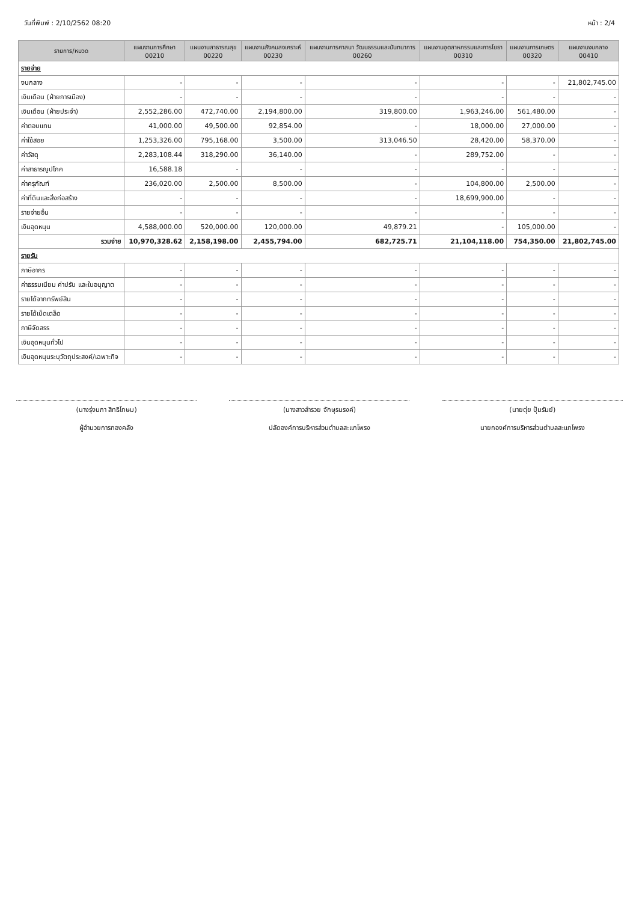วันที่พิมพ์ : 2/10/2562 08:20 หน้า : 2/4
| รายการ/หมวด | แผนงานการศึกษา 00210 | แผนงานสาธารณสุข 00220 | แผนงานสังคมสงเคราะห์ 00230 | แผนงานการศาสนา วัฒนธรรมและนันทนาการ 00260 | แผนงานอุตสาหกรรมและการโยธา 00310 | แผนงานการเกษตร 00320 | แผนงานงบกลาง 00410 |
| --- | --- | --- | --- | --- | --- | --- | --- |
| รายจ่าย | | | | | | | |
| งบกลาง | - | - | - | - | - | - | 21,802,745.00 |
| เงินเดือน (ฝ่ายการเมือง) | - | - | - | - | - | - | - |
| เงินเดือน (ฝ่ายประจำ) | 2,552,286.00 | 472,740.00 | 2,194,800.00 | 319,800.00 | 1,963,246.00 | 561,480.00 | - |
| ค่าตอบแทน | 41,000.00 | 49,500.00 | 92,854.00 | - | 18,000.00 | 27,000.00 | - |
| ค่าใช้สอย | 1,253,326.00 | 795,168.00 | 3,500.00 | 313,046.50 | 28,420.00 | 58,370.00 | - |
| ค่าวัสดุ | 2,283,108.44 | 318,290.00 | 36,140.00 | - | 289,752.00 | - | - |
| ค่าสาธารณูปโภค | 16,588.18 | - | - | - | - | - | - |
| ค่าครุภัณฑ์ | 236,020.00 | 2,500.00 | 8,500.00 | - | 104,800.00 | 2,500.00 | - |
| ค่าที่ดินและสิ่งก่อสร้าง | - | - | - | - | 18,699,900.00 | - | - |
| รายจ่ายอื่น | - | - | - | - | - | - | - |
| เงินอุดหนุน | 4,588,000.00 | 520,000.00 | 120,000.00 | 49,879.21 | - | 105,000.00 | - |
| รวมจ่าย | 10,970,328.62 | 2,158,198.00 | 2,455,794.00 | 682,725.71 | 21,104,118.00 | 754,350.00 | 21,802,745.00 |
| รายรับ | | | | | | | |
| ภาษีอากร | - | - | - | - | - | - | - |
| ค่าธรรมเนียม ค่าปรับ และใบอนุญาต | - | - | - | - | - | - | - |
| รายได้จากทรัพย์สิน | - | - | - | - | - | - | - |
| รายได้เบ็ดเตล็ด | - | - | - | - | - | - | - |
| ภาษีจัดสรร | - | - | - | - | - | - | - |
| เงินอุดหนุนทั่วไป | - | - | - | - | - | - | - |
| เงินอุดหนุนระบุวัตถุประสงค์/เฉพาะกิจ | - | - | - | - | - | - | - |
(นางรุ่งนภา สิทธิโกษม)
ผู้อำนวยการกองคลัง
(นางสาวลำรวย จักษุรนรงค์)
ปลัดองค์การบริหารส่วนตำบลสะแกโพรง
(นายตุ่ย ปุ้มรัมย์)
นายกองค์การบริหารส่วนตำบลสะแกโพรง